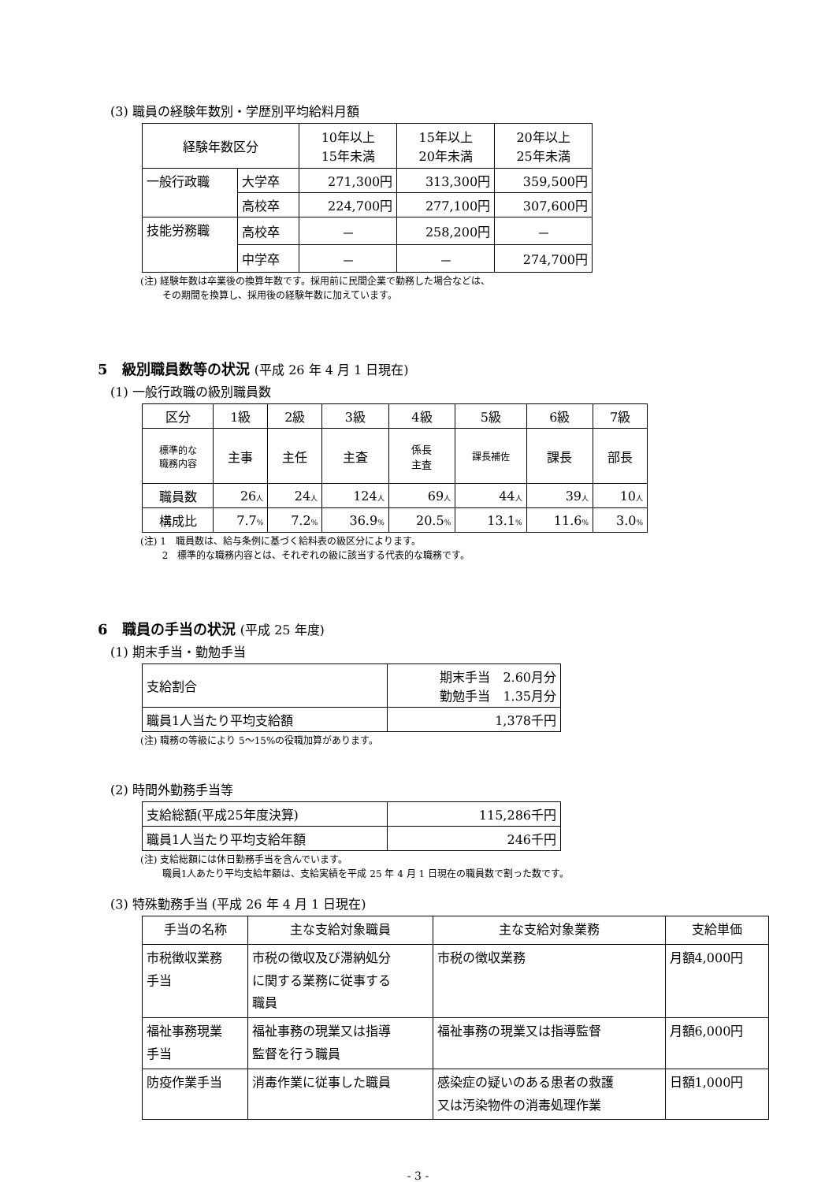(3) 職員の経験年数別・学歴別平均給料月額
| 経験年数区分 | | 10年以上 15年未満 | 15年以上 20年未満 | 20年以上 25年未満 |
| --- | --- | --- | --- | --- |
| 一般行政職 | 大学卒 | 271,300円 | 313,300円 | 359,500円 |
| | 高校卒 | 224,700円 | 277,100円 | 307,600円 |
| 技能労務職 | 高校卒 | － | 258,200円 | － |
| | 中学卒 | － | － | 274,700円 |
(注) 経験年数は卒業後の換算年数です。採用前に民間企業で勤務した場合などは、
　　 その期間を換算し、採用後の経験年数に加えています。
5　級別職員数等の状況 (平成 26 年 4 月 1 日現在)
(1) 一般行政職の級別職員数
| 区分 | 1級 | 2級 | 3級 | 4級 | 5級 | 6級 | 7級 |
| 標準的な 職務内容 | 主事 | 主任 | 主査 | 係長 主査 | 課長補佐 | 課長 | 部長 |
| 職員数 | 26 人 | 24 人 | 124 人 | 69 人 | 44 人 | 39 人 | 10 人 |
| 構成比 | 7.7 % | 7.2 % | 36.9 % | 20.5 % | 13.1 % | 11.6 % | 3.0 % |
(注) 1　職員数は、給与条例に基づく給料表の級区分によります。
　　 2　標準的な職務内容とは、それぞれの級に該当する代表的な職務です。
6　職員の手当の状況 (平成 25 年度)
(1) 期末手当・勤勉手当
| 支給割合 | 期末手当 2.60月分 勤勉手当 1.35月分 |
| 職員1人当たり平均支給額 | 1,378千円 |
(注) 職務の等級により 5～15%の役職加算があります。
(2) 時間外勤務手当等
| 支給総額(平成25年度決算) | 115,286千円 |
| 職員1人当たり平均支給年額 | 246千円 |
(注) 支給総額には休日勤務手当を含んでいます。
　　 職員1人あたり平均支給年額は、支給実績を平成 25 年 4 月 1 日現在の職員数で割った数です。
(3) 特殊勤務手当 (平成 26 年 4 月 1 日現在)
| 手当の名称 | 主な支給対象職員 | 主な支給対象業務 | 支給単価 |
| 市税徴収業務 手当 | 市税の徴収及び滞納処分 に関する業務に従事する 職員 | 市税の徴収業務 | 月額4,000円 |
| 福祉事務現業 手当 | 福祉事務の現業又は指導 監督を行う職員 | 福祉事務の現業又は指導監督 | 月額6,000円 |
| 防疫作業手当 | 消毒作業に従事した職員 | 感染症の疑いのある患者の救護 又は汚染物件の消毒処理作業 | 日額1,000円 |
- 3 -